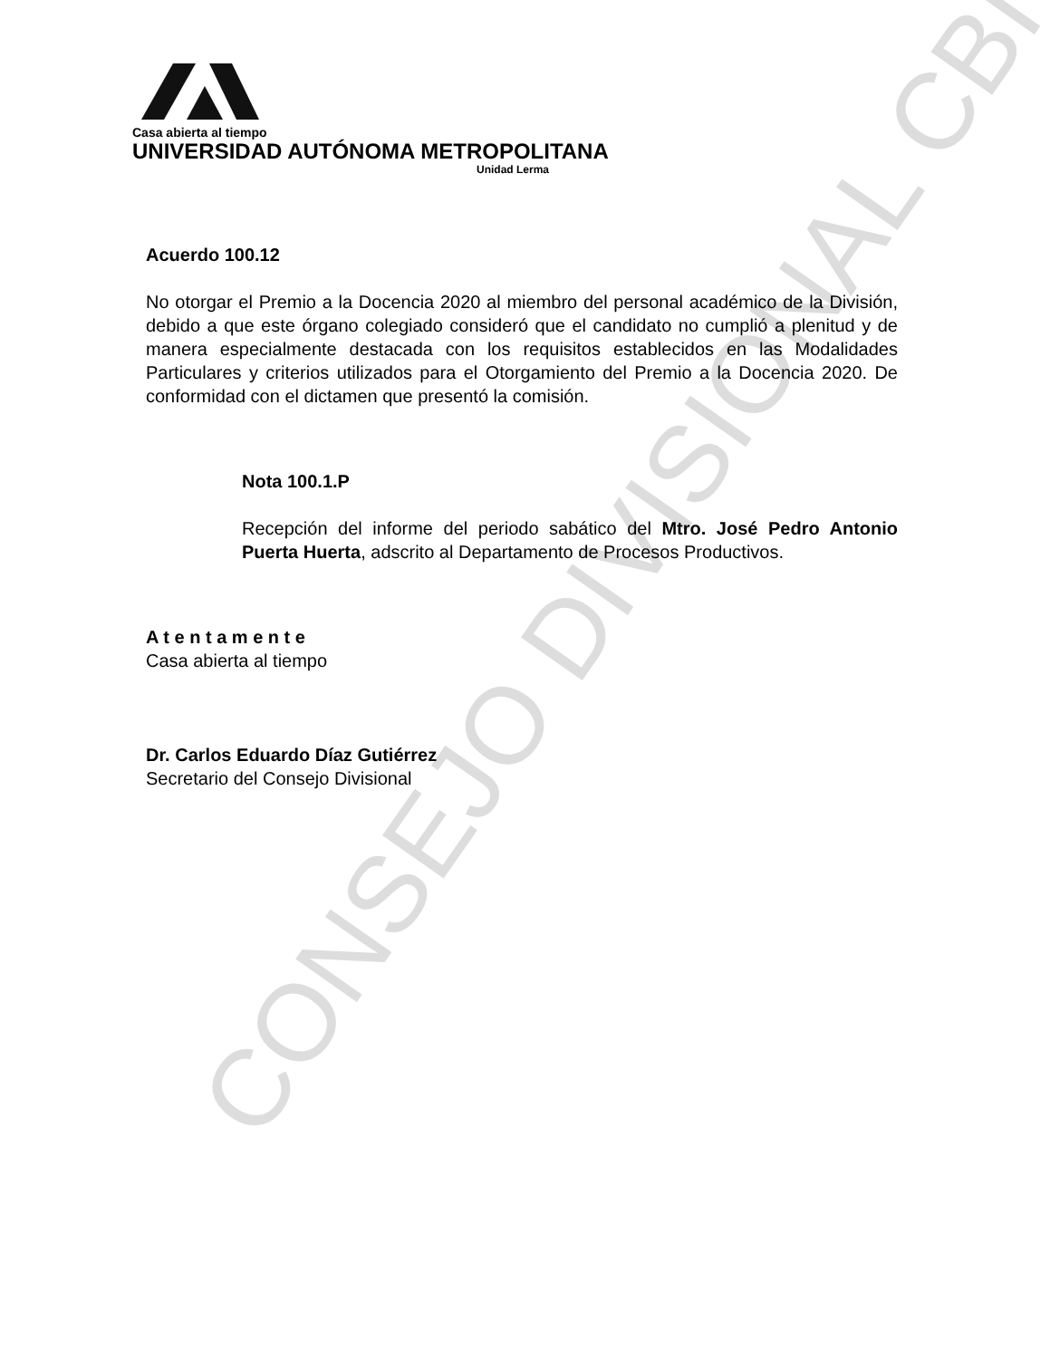CONSEJO DIVISIONAL CBI
Casa abierta al tiempo
UNIVERSIDAD AUTÓNOMA METROPOLITANA
Unidad Lerma
Acuerdo 100.12
No otorgar el Premio a la Docencia 2020 al miembro del personal académico de la División, debido a que este órgano colegiado consideró que el candidato no cumplió a plenitud y de manera especialmente destacada con los requisitos establecidos en las Modalidades Particulares y criterios utilizados para el Otorgamiento del Premio a la Docencia 2020. De conformidad con el dictamen que presentó la comisión.
Nota 100.1.P
Recepción del informe del periodo sabático del Mtro. José Pedro Antonio Puerta Huerta, adscrito al Departamento de Procesos Productivos.
A t e n t a m e n t e
Casa abierta al tiempo
Dr. Carlos Eduardo Díaz Gutiérrez
Secretario del Consejo Divisional